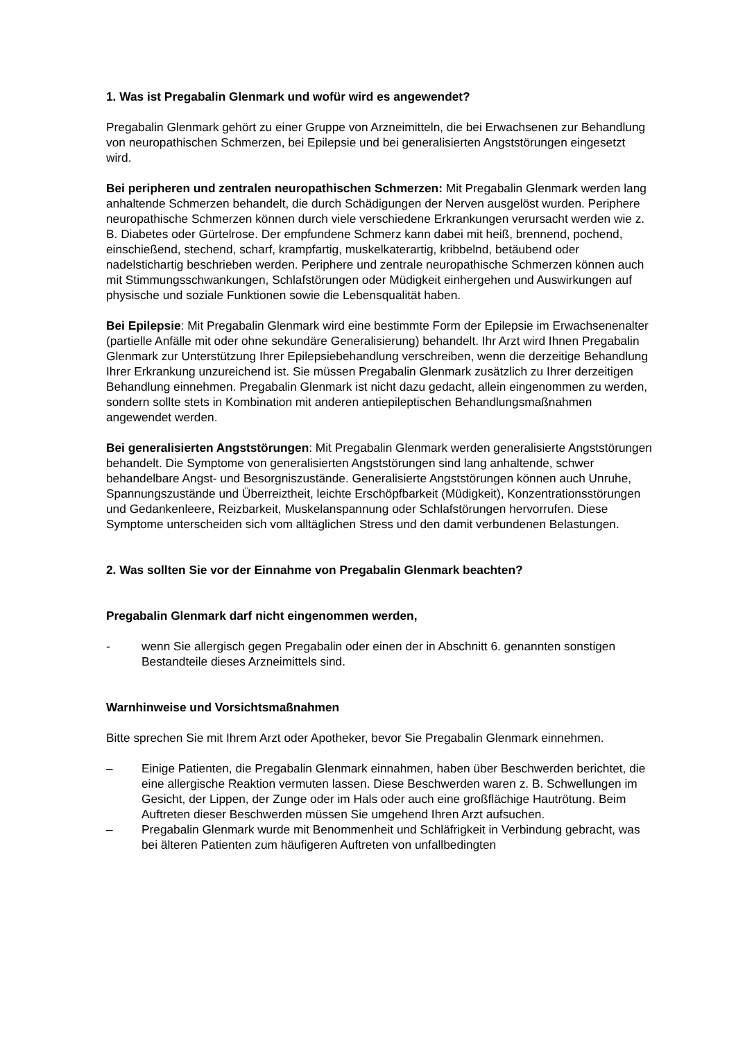1. Was ist Pregabalin Glenmark und wofür wird es angewendet?
Pregabalin Glenmark gehört zu einer Gruppe von Arzneimitteln, die bei Erwachsenen zur Behandlung von neuropathischen Schmerzen, bei Epilepsie und bei generalisierten Angststörungen eingesetzt wird.
Bei peripheren und zentralen neuropathischen Schmerzen: Mit Pregabalin Glenmark werden lang anhaltende Schmerzen behandelt, die durch Schädigungen der Nerven ausgelöst wurden. Periphere neuropathische Schmerzen können durch viele verschiedene Erkrankungen verursacht werden wie z. B. Diabetes oder Gürtelrose. Der empfundene Schmerz kann dabei mit heiß, brennend, pochend, einschießend, stechend, scharf, krampfartig, muskelkaterartig, kribbelnd, betäubend oder nadelstichartig beschrieben werden. Periphere und zentrale neuropathische Schmerzen können auch mit Stimmungsschwankungen, Schlafstörungen oder Müdigkeit einhergehen und Auswirkungen auf physische und soziale Funktionen sowie die Lebensqualität haben.
Bei Epilepsie: Mit Pregabalin Glenmark wird eine bestimmte Form der Epilepsie im Erwachsenenalter (partielle Anfälle mit oder ohne sekundäre Generalisierung) behandelt. Ihr Arzt wird Ihnen Pregabalin Glenmark zur Unterstützung Ihrer Epilepsiebehandlung verschreiben, wenn die derzeitige Behandlung Ihrer Erkrankung unzureichend ist. Sie müssen Pregabalin Glenmark zusätzlich zu Ihrer derzeitigen Behandlung einnehmen. Pregabalin Glenmark ist nicht dazu gedacht, allein eingenommen zu werden, sondern sollte stets in Kombination mit anderen antiepileptischen Behandlungsmaßnahmen angewendet werden.
Bei generalisierten Angststörungen: Mit Pregabalin Glenmark werden generalisierte Angststörungen behandelt. Die Symptome von generalisierten Angststörungen sind lang anhaltende, schwer behandelbare Angst- und Besorgniszustände. Generalisierte Angststörungen können auch Unruhe, Spannungszustände und Überreiztheit, leichte Erschöpfbarkeit (Müdigkeit), Konzentrationsstörungen und Gedankenleere, Reizbarkeit, Muskelanspannung oder Schlafstörungen hervorrufen. Diese Symptome unterscheiden sich vom alltäglichen Stress und den damit verbundenen Belastungen.
2. Was sollten Sie vor der Einnahme von Pregabalin Glenmark beachten?
Pregabalin Glenmark darf nicht eingenommen werden,
- wenn Sie allergisch gegen Pregabalin oder einen der in Abschnitt 6. genannten sonstigen Bestandteile dieses Arzneimittels sind.
Warnhinweise und Vorsichtsmaßnahmen
Bitte sprechen Sie mit Ihrem Arzt oder Apotheker, bevor Sie Pregabalin Glenmark einnehmen.
– Einige Patienten, die Pregabalin Glenmark einnahmen, haben über Beschwerden berichtet, die eine allergische Reaktion vermuten lassen. Diese Beschwerden waren z. B. Schwellungen im Gesicht, der Lippen, der Zunge oder im Hals oder auch eine großflächige Hautrötung. Beim Auftreten dieser Beschwerden müssen Sie umgehend Ihren Arzt aufsuchen.
– Pregabalin Glenmark wurde mit Benommenheit und Schläfrigkeit in Verbindung gebracht, was bei älteren Patienten zum häufigeren Auftreten von unfallbedingten